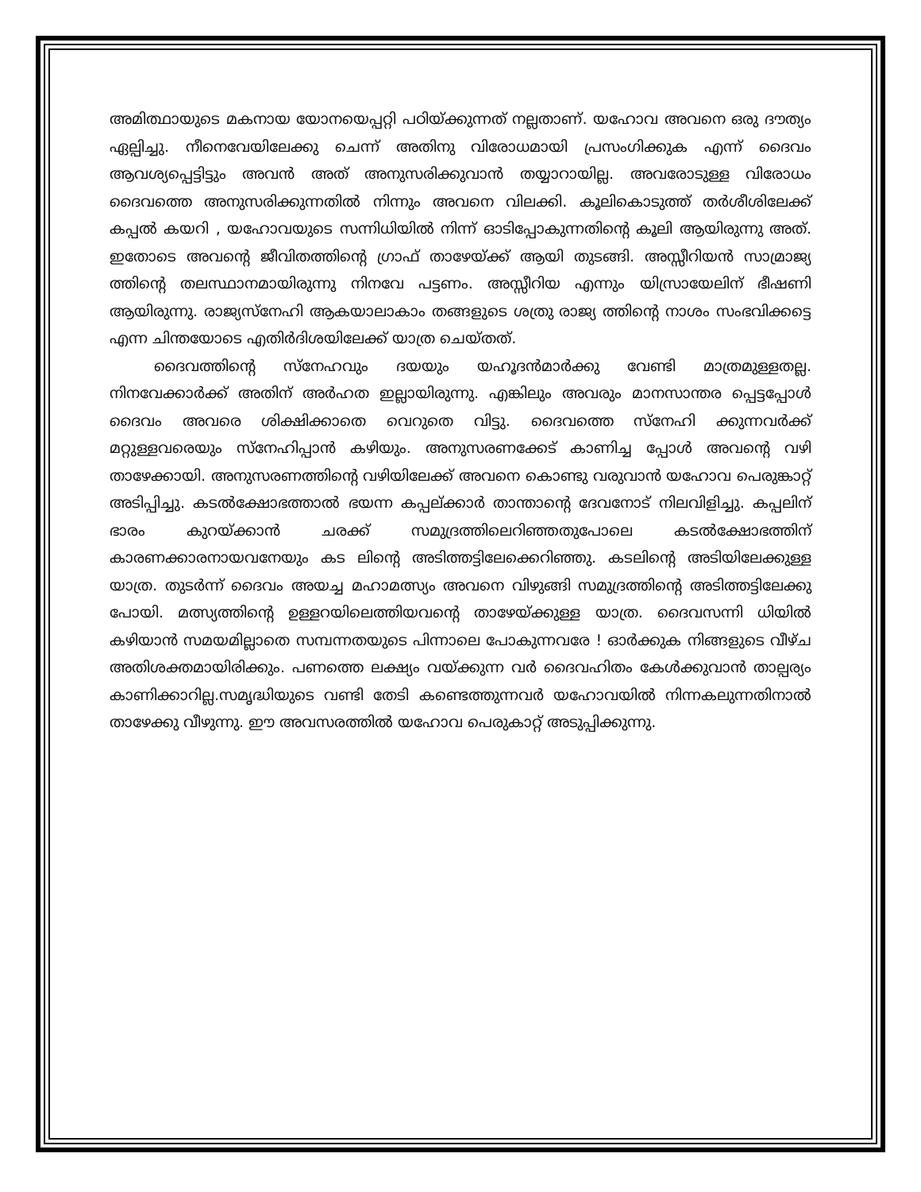അമിത്ഥായുടെ മകനായ യോനയെപ്പറ്റി പഠിയ്ക്കുന്നത് നല്ലതാണ്. യഹോവ അവനെ ഒരു ദൗത്യം ഏല്പിച്ചു. നീനെവേയിലേക്കു ചെന്ന് അതിനു വിരോധമായി പ്രസംഗിക്കുക എന്ന് ദൈവം ആവശ്യപ്പെട്ടിട്ടും അവൻ അത് അനുസരിക്കുവാൻ തയ്യാറായില്ല. അവരോടുള്ള വിരോധം ദൈവത്തെ അനുസരിക്കുന്നതിൽ നിന്നും അവനെ വിലക്കി. കൂലികൊടുത്ത് തർശീശിലേക്ക് കപ്പൽ കയറി , യഹോവയുടെ സന്നിധിയിൽ നിന്ന് ഓടിപ്പോകുന്നതിന്റെ കൂലി ആയിരുന്നു അത്. ഇതോടെ അവന്റെ ജീവിതത്തിന്റെ ഗ്രാഫ് താഴേയ്ക്ക് ആയി തുടങ്ങി. അസ്സീറിയൻ സാമ്രാജ്യ ത്തിന്റെ തലസ്ഥാനമായിരുന്നു നിനവേ പട്ടണം. അസ്സീറിയ എന്നും യിസ്രായേലിന് ഭീഷണി ആയിരുന്നു. രാജ്യസ്നേഹി ആകയാലാകാം തങ്ങളുടെ ശത്രു രാജ്യ ത്തിന്റെ നാശം സംഭവിക്കട്ടെ എന്ന ചിന്തയോടെ എതിർദിശയിലേക്ക് യാത്ര ചെയ്തത്.
ദൈവത്തിന്റെ സ്നേഹവും ദയയും യഹൂദൻമാർക്കു വേണ്ടി മാത്രമുള്ളതല്ല. നിനവേക്കാർക്ക് അതിന് അർഹത ഇല്ലായിരുന്നു. എങ്കിലും അവരും മാനസാന്തര പ്പെട്ടപ്പോൾ ദൈവം അവരെ ശിക്ഷിക്കാതെ വെറുതെ വിട്ടു. ദൈവത്തെ സ്നേഹി ക്കുന്നവർക്ക് മറ്റുള്ളവരെയും സ്നേഹിപ്പാൻ കഴിയും. അനുസരണക്കേട് കാണിച്ച പ്പോൾ അവന്റെ വഴി താഴേക്കായി. അനുസരണത്തിന്റെ വഴിയിലേക്ക് അവനെ കൊണ്ടു വരുവാൻ യഹോവ പെരുങ്കാറ്റ് അടിപ്പിച്ചു. കടൽക്ഷോഭത്താൽ ഭയന്ന കപ്പല്ക്കാർ താന്താന്റെ ദേവനോട് നിലവിളിച്ചു. കപ്പലിന് ഭാരം കുറയ്ക്കാൻ ചരക്ക് സമുദ്രത്തിലെറിഞ്ഞതുപോലെ കടൽക്ഷോഭത്തിന് കാരണക്കാരനായവനേയും കട ലിന്റെ അടിത്തട്ടിലേക്കെറിഞ്ഞു. കടലിന്റെ അടിയിലേക്കുള്ള യാത്ര. തുടർന്ന് ദൈവം അയച്ച മഹാമത്സ്യം അവനെ വിഴുങ്ങി സമുദ്രത്തിന്റെ അടിത്തട്ടിലേക്കു പോയി. മത്സ്യത്തിന്റെ ഉള്ളറയിലെത്തിയവന്റെ താഴേയ്ക്കുള്ള യാത്ര. ദൈവസന്നി ധിയിൽ കഴിയാൻ സമയമില്ലാതെ സമ്പന്നതയുടെ പിന്നാലെ പോകുന്നവരേ ! ഓർക്കുക നിങ്ങളുടെ വീഴ്ച അതിശക്തമായിരിക്കും. പണത്തെ ലക്ഷ്യം വയ്ക്കുന്ന വർ ദൈവഹിതം കേൾക്കുവാൻ താല്പര്യം കാണിക്കാറില്ല.സമൃദ്ധിയുടെ വണ്ടി തേടി കണ്ടെത്തുന്നവർ യഹോവയിൽ നിന്നകലുന്നതിനാൽ താഴേക്കു വീഴുന്നു. ഈ അവസരത്തിൽ യഹോവ പെരുകാറ്റ് അടുപ്പിക്കുന്നു.